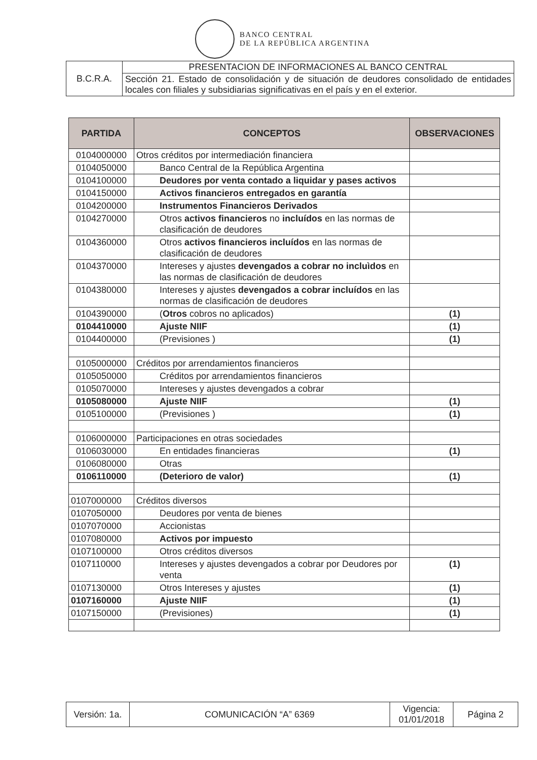BANCO CENTRAL
DE LA REPÚBLICA ARGENTINA
| B.C.R.A. | PRESENTACION DE INFORMACIONES AL BANCO CENTRAL |
| | Sección 21. Estado de consolidación y de situación de deudores consolidado de entidades locales con filiales y subsidiarias significativas en el país y en el exterior. |
| PARTIDA | CONCEPTOS | OBSERVACIONES |
| --- | --- | --- |
| 0104000000 | Otros créditos por intermediación financiera | |
| 0104050000 | Banco Central de la República Argentina | |
| 0104100000 | Deudores por venta contado a liquidar y pases activos | |
| 0104150000 | Activos financieros entregados en garantía | |
| 0104200000 | Instrumentos Financieros Derivados | |
| 0104270000 | Otros activos financieros no incluídos en las normas de clasificación de deudores | |
| 0104360000 | Otros activos financieros incluídos en las normas de clasificación de deudores | |
| 0104370000 | Intereses y ajustes devengados a cobrar no incluìdos en las normas de clasificación de deudores | |
| 0104380000 | Intereses y ajustes devengados a cobrar incluídos en las normas de clasificación de deudores | |
| 0104390000 | ( Otros cobros no aplicados) | (1) |
| 0104410000 | Ajuste NIIF | (1) |
| 0104400000 | (Previsiones ) | (1) |
| 0105000000 | Créditos por arrendamientos financieros | |
| 0105050000 | Créditos por arrendamientos financieros | |
| 0105070000 | Intereses y ajustes devengados a cobrar | |
| 0105080000 | Ajuste NIIF | (1) |
| 0105100000 | (Previsiones ) | (1) |
| 0106000000 | Participaciones en otras sociedades | |
| 0106030000 | En entidades financieras | (1) |
| 0106080000 | Otras | |
| 0106110000 | (Deterioro de valor) | (1) |
| 0107000000 | Créditos diversos | |
| 0107050000 | Deudores por venta de bienes | |
| 0107070000 | Accionistas | |
| 0107080000 | Activos por impuesto | |
| 0107100000 | Otros créditos diversos | |
| 0107110000 | Intereses y ajustes devengados a cobrar por Deudores por venta | (1) |
| 0107130000 | Otros Intereses y ajustes | (1) |
| 0107160000 | Ajuste NIIF | (1) |
| 0107150000 | (Previsiones) | (1) |
| Versión: 1a. | COMUNICACIÓN “A” 6369 | Vigencia: 01/01/2018 | Página 2 |